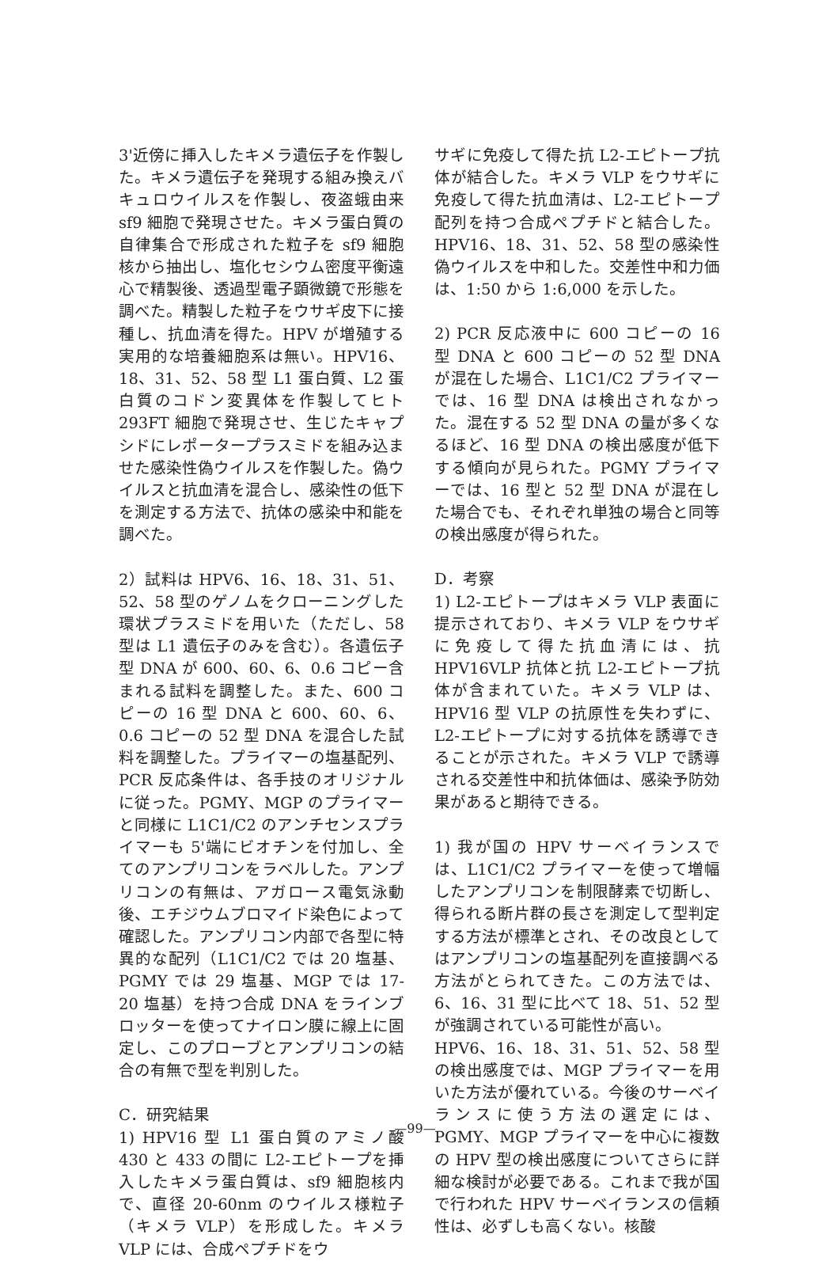3'近傍に挿入したキメラ遺伝子を作製した。キメラ遺伝子を発現する組み換えバキュロウイルスを作製し、夜盗蛾由来 sf9 細胞で発現させた。キメラ蛋白質の自律集合で形成された粒子を sf9 細胞核から抽出し、塩化セシウム密度平衡遠心で精製後、透過型電子顕微鏡で形態を調べた。精製した粒子をウサギ皮下に接種し、抗血清を得た。HPV が増殖する実用的な培養細胞系は無い。HPV16、18、31、52、58 型 L1 蛋白質、L2 蛋白質のコドン変異体を作製してヒト 293FT 細胞で発現させ、生じたキャプシドにレポータープラスミドを組み込ませた感染性偽ウイルスを作製した。偽ウイルスと抗血清を混合し、感染性の低下を測定する方法で、抗体の感染中和能を調べた。
2）試料は HPV6、16、18、31、51、52、58 型のゲノムをクローニングした環状プラスミドを用いた（ただし、58 型は L1 遺伝子のみを含む）。各遺伝子型 DNA が 600、60、6、0.6 コピー含まれる試料を調整した。また、600 コピーの 16 型 DNA と 600、60、6、0.6 コピーの 52 型 DNA を混合した試料を調整した。プライマーの塩基配列、PCR 反応条件は、各手技のオリジナルに従った。PGMY、MGP のプライマーと同様に L1C1/C2 のアンチセンスプライマーも 5'端にビオチンを付加し、全てのアンプリコンをラベルした。アンプリコンの有無は、アガロース電気泳動後、エチジウムブロマイド染色によって確認した。アンプリコン内部で各型に特異的な配列（L1C1/C2 では 20 塩基、PGMY では 29 塩基、MGP では 17-20 塩基）を持つ合成 DNA をラインブロッターを使ってナイロン膜に線上に固定し、このプローブとアンプリコンの結合の有無で型を判別した。
C．研究結果
1) HPV16 型 L1 蛋白質のアミノ酸 430 と 433 の間に L2-エピトープを挿入したキメラ蛋白質は、sf9 細胞核内で、直径 20-60nm のウイルス様粒子（キメラ VLP）を形成した。キメラ VLP には、合成ペプチドをウ
サギに免疫して得た抗 L2-エピトープ抗体が結合した。キメラ VLP をウサギに免疫して得た抗血清は、L2-エピトープ配列を持つ合成ペプチドと結合した。HPV16、18、31、52、58 型の感染性偽ウイルスを中和した。交差性中和力価は、1:50 から 1:6,000 を示した。
2) PCR 反応液中に 600 コピーの 16 型 DNA と 600 コピーの 52 型 DNA が混在した場合、L1C1/C2 プライマーでは、16 型 DNA は検出されなかった。混在する 52 型 DNA の量が多くなるほど、16 型 DNA の検出感度が低下する傾向が見られた。PGMY プライマーでは、16 型と 52 型 DNA が混在した場合でも、それぞれ単独の場合と同等の検出感度が得られた。
D．考察
1) L2-エピトープはキメラ VLP 表面に提示されており、キメラ VLP をウサギに免疫して得た抗血清には、抗 HPV16VLP 抗体と抗 L2-エピトープ抗体が含まれていた。キメラ VLP は、HPV16 型 VLP の抗原性を失わずに、L2-エピトープに対する抗体を誘導できることが示された。キメラ VLP で誘導される交差性中和抗体価は、感染予防効果があると期待できる。
1) 我が国の HPV サーベイランスでは、L1C1/C2 プライマーを使って増幅したアンプリコンを制限酵素で切断し、得られる断片群の長さを測定して型判定する方法が標準とされ、その改良としてはアンプリコンの塩基配列を直接調べる方法がとられてきた。この方法では、6、16、31 型に比べて 18、51、52 型が強調されている可能性が高い。
HPV6、16、18、31、51、52、58 型の検出感度では、MGP プライマーを用いた方法が優れている。今後のサーベイランスに使う方法の選定には、PGMY、MGP プライマーを中心に複数の HPV 型の検出感度についてさらに詳細な検討が必要である。これまで我が国で行われた HPV サーベイランスの信頼性は、必ずしも高くない。核酸
—99—